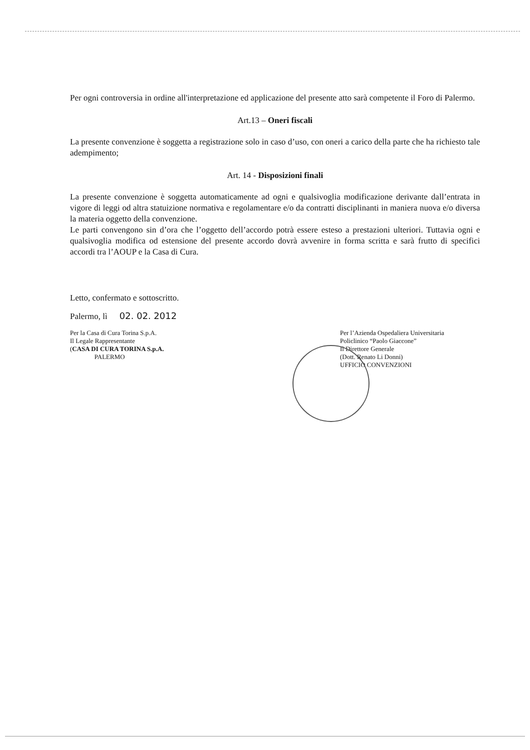Per ogni controversia in ordine all'interpretazione ed applicazione del presente atto sarà competente il Foro di Palermo.
Art.13 – Oneri fiscali
La presente convenzione è soggetta a registrazione solo in caso d’uso, con oneri a carico della parte che ha richiesto tale adempimento;
Art. 14 - Disposizioni finali
La presente convenzione è soggetta automaticamente ad ogni e qualsivoglia modificazione derivante dall’entrata in vigore di leggi od altra statuizione normativa e regolamentare e/o da contratti disciplinanti in maniera nuova e/o diversa la materia oggetto della convenzione.
Le parti convengono sin d’ora che l’oggetto dell’accordo potrà essere esteso a prestazioni ulteriori. Tuttavia ogni e qualsivoglia modifica od estensione del presente accordo dovrà avvenire in forma scritta e sarà frutto di specifici accordi tra l’AOUP e la Casa di Cura.
Letto, confermato e sottoscritto.
Palermo, lì 02. 02. 2012
Per la Casa di Cura Torina S.p.A.
Il Legale Rappresentante
(CASA DI CURA TORINA S.p.A.
PALERMO
Per l’Azienda Ospedaliera Universitaria
Policlinico “Paolo Giaccone”
Il Direttore Generale
(Dott. Renato Li Donni)
UFFICIO CONVENZIONI